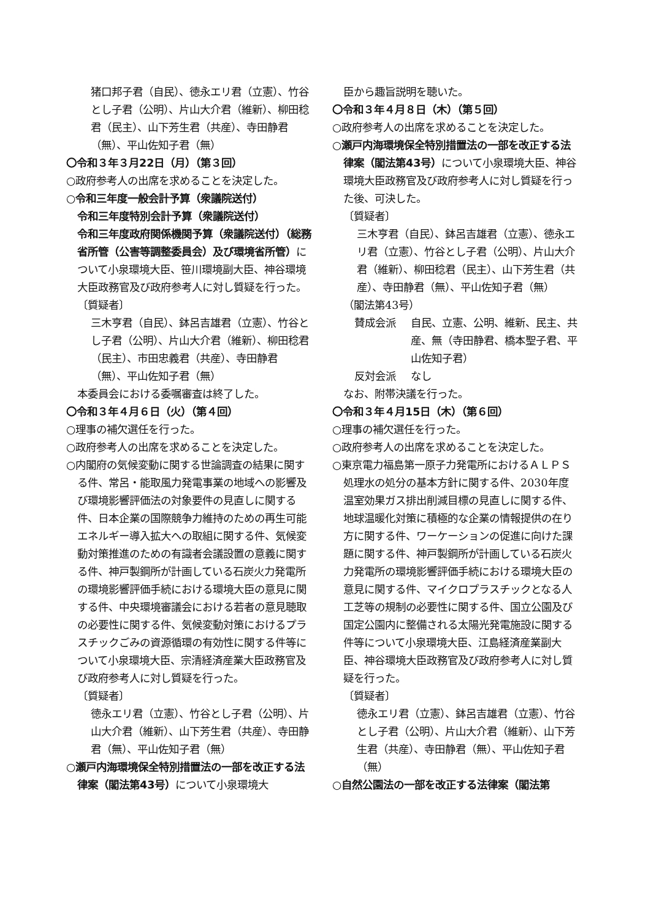猪口邦子君（自民）、徳永エリ君（立憲）、竹谷とし子君（公明）、片山大介君（維新）、柳田稔君（民主）、山下芳生君（共産）、寺田静君（無）、平山佐知子君（無）
〇令和３年３月22日（月）（第３回）
○政府参考人の出席を求めることを決定した。
○令和三年度一般会計予算（衆議院送付）
令和三年度特別会計予算（衆議院送付）
令和三年度政府関係機関予算（衆議院送付）（総務省所管（公害等調整委員会）及び環境省所管）について小泉環境大臣、笹川環境副大臣、神谷環境大臣政務官及び政府参考人に対し質疑を行った。
〔質疑者〕
三木亨君（自民）、鉢呂吉雄君（立憲）、竹谷とし子君（公明）、片山大介君（維新）、柳田稔君（民主）、市田忠義君（共産）、寺田静君（無）、平山佐知子君（無）
本委員会における委嘱審査は終了した。
〇令和３年４月６日（火）（第４回）
○理事の補欠選任を行った。
○政府参考人の出席を求めることを決定した。
○内閣府の気候変動に関する世論調査の結果に関する件、常呂・能取風力発電事業の地域への影響及び環境影響評価法の対象要件の見直しに関する件、日本企業の国際競争力維持のための再生可能エネルギー導入拡大への取組に関する件、気候変動対策推進のための有識者会議設置の意義に関する件、神戸製鋼所が計画している石炭火力発電所の環境影響評価手続における環境大臣の意見に関する件、中央環境審議会における若者の意見聴取の必要性に関する件、気候変動対策におけるプラスチックごみの資源循環の有効性に関する件等について小泉環境大臣、宗清経済産業大臣政務官及び政府参考人に対し質疑を行った。
〔質疑者〕
徳永エリ君（立憲）、竹谷とし子君（公明）、片山大介君（維新）、山下芳生君（共産）、寺田静君（無）、平山佐知子君（無）
○瀬戸内海環境保全特別措置法の一部を改正する法律案（閣法第43号）について小泉環境大
臣から趣旨説明を聴いた。
〇令和３年４月８日（木）（第５回）
○政府参考人の出席を求めることを決定した。
○瀬戸内海環境保全特別措置法の一部を改正する法律案（閣法第43号）について小泉環境大臣、神谷環境大臣政務官及び政府参考人に対し質疑を行った後、可決した。
〔質疑者〕
三木亨君（自民）、鉢呂吉雄君（立憲）、徳永エリ君（立憲）、竹谷とし子君（公明）、片山大介君（維新）、柳田稔君（民主）、山下芳生君（共産）、寺田静君（無）、平山佐知子君（無）
（閣法第43号）
賛成会派 自民、立憲、公明、維新、民主、共産、無（寺田静君、橋本聖子君、平山佐知子君）
反対会派 なし
なお、附帯決議を行った。
〇令和３年４月15日（木）（第６回）
○理事の補欠選任を行った。
○政府参考人の出席を求めることを決定した。
○東京電力福島第一原子力発電所におけるＡＬＰＳ処理水の処分の基本方針に関する件、2030年度温室効果ガス排出削減目標の見直しに関する件、地球温暖化対策に積極的な企業の情報提供の在り方に関する件、ワーケーションの促進に向けた課題に関する件、神戸製鋼所が計画している石炭火力発電所の環境影響評価手続における環境大臣の意見に関する件、マイクロプラスチックとなる人工芝等の規制の必要性に関する件、国立公園及び国定公園内に整備される太陽光発電施設に関する件等について小泉環境大臣、江島経済産業副大臣、神谷環境大臣政務官及び政府参考人に対し質疑を行った。
〔質疑者〕
徳永エリ君（立憲）、鉢呂吉雄君（立憲）、竹谷とし子君（公明）、片山大介君（維新）、山下芳生君（共産）、寺田静君（無）、平山佐知子君（無）
○自然公園法の一部を改正する法律案（閣法第